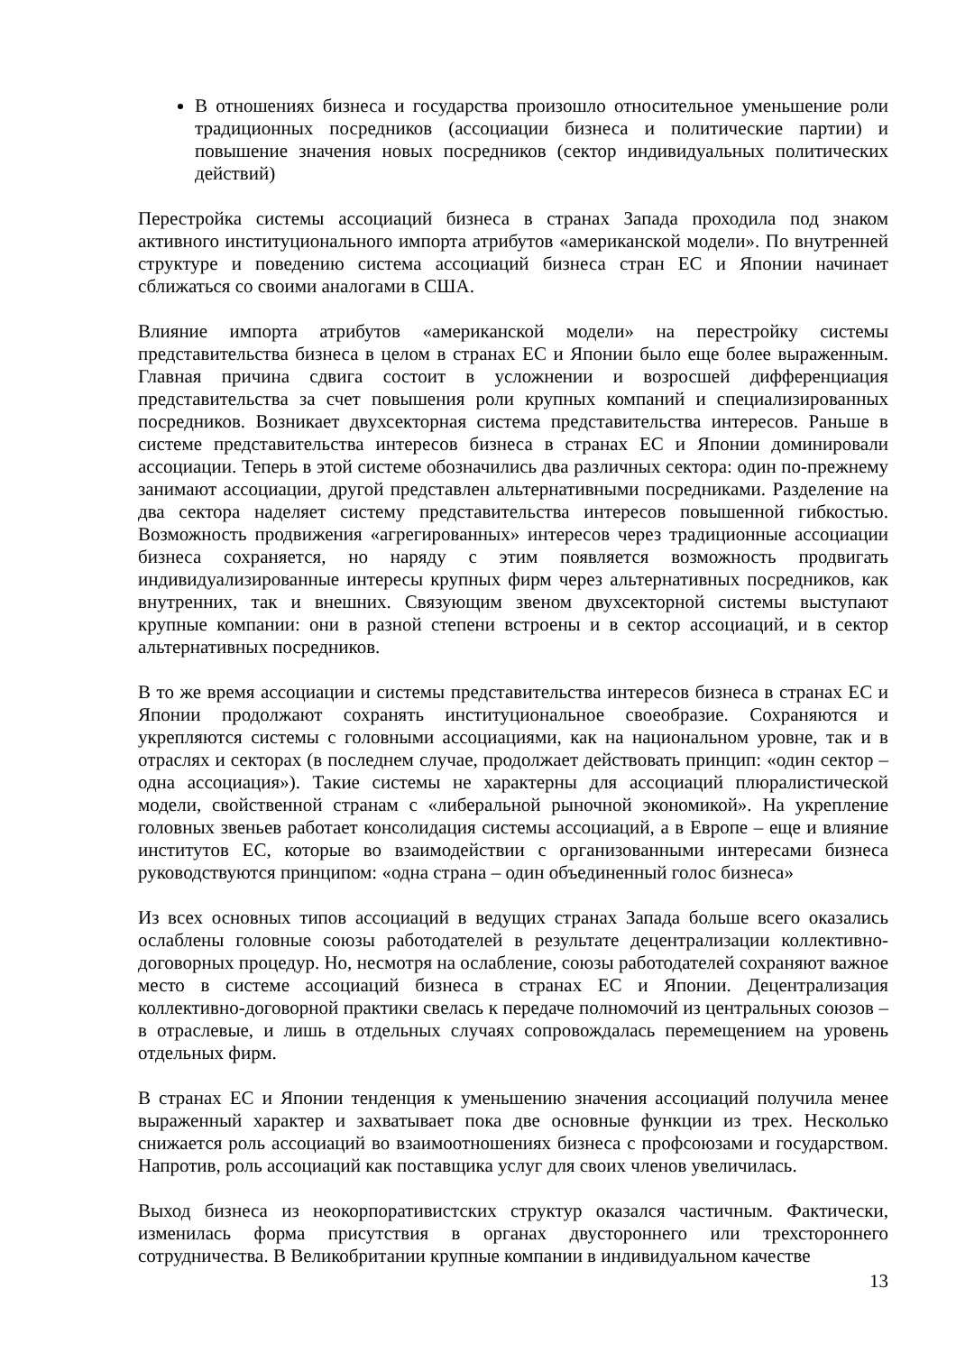В отношениях бизнеса и государства произошло относительное уменьшение роли традиционных посредников (ассоциации бизнеса и политические партии) и повышение значения новых посредников (сектор индивидуальных политических действий)
Перестройка системы ассоциаций бизнеса в странах Запада проходила под знаком активного институционального импорта атрибутов «американской модели». По внутренней структуре и поведению система ассоциаций бизнеса стран ЕС и Японии начинает сближаться со своими аналогами в США.
Влияние импорта атрибутов «американской модели» на перестройку системы представительства бизнеса в целом в странах ЕС и Японии было еще более выраженным. Главная причина сдвига состоит в усложнении и возросшей дифференциация представительства за счет повышения роли крупных компаний и специализированных посредников. Возникает двухсекторная система представительства интересов. Раньше в системе представительства интересов бизнеса в странах ЕС и Японии доминировали ассоциации. Теперь в этой системе обозначились два различных сектора: один по-прежнему занимают ассоциации, другой представлен альтернативными посредниками. Разделение на два сектора наделяет систему представительства интересов повышенной гибкостью. Возможность продвижения «агрегированных» интересов через традиционные ассоциации бизнеса сохраняется, но наряду с этим появляется возможность продвигать индивидуализированные интересы крупных фирм через альтернативных посредников, как внутренних, так и внешних. Связующим звеном двухсекторной системы выступают крупные компании: они в разной степени встроены и в сектор ассоциаций, и в сектор альтернативных посредников.
В то же время ассоциации и системы представительства интересов бизнеса в странах ЕС и Японии продолжают сохранять институциональное своеобразие. Сохраняются и укрепляются системы с головными ассоциациями, как на национальном уровне, так и в отраслях и секторах (в последнем случае, продолжает действовать принцип: «один сектор – одна ассоциация»). Такие системы не характерны для ассоциаций плюралистической модели, свойственной странам с «либеральной рыночной экономикой». На укрепление головных звеньев работает консолидация системы ассоциаций, а в Европе – еще и влияние институтов ЕС, которые во взаимодействии с организованными интересами бизнеса руководствуются принципом: «одна страна – один объединенный голос бизнеса»
Из всех основных типов ассоциаций в ведущих странах Запада больше всего оказались ослаблены головные союзы работодателей в результате децентрализации коллективно-договорных процедур. Но, несмотря на ослабление, союзы работодателей сохраняют важное место в системе ассоциаций бизнеса в странах ЕС и Японии. Децентрализация коллективно-договорной практики свелась к передаче полномочий из центральных союзов – в отраслевые, и лишь в отдельных случаях сопровождалась перемещением на уровень отдельных фирм.
В странах ЕС и Японии тенденция к уменьшению значения ассоциаций получила менее выраженный характер и захватывает пока две основные функции из трех. Несколько снижается роль ассоциаций во взаимоотношениях бизнеса с профсоюзами и государством. Напротив, роль ассоциаций как поставщика услуг для своих членов увеличилась.
Выход бизнеса из неокорпоративистских структур оказался частичным. Фактически, изменилась форма присутствия в органах двустороннего или трехстороннего сотрудничества. В Великобритании крупные компании в индивидуальном качестве
13